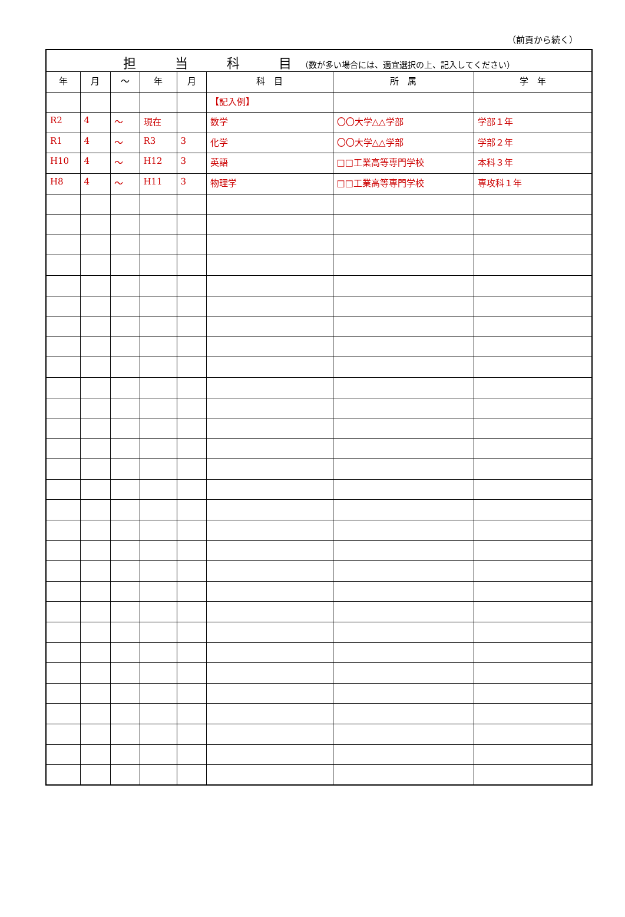（前頁から続く）
| 担 当 科 目 （数が多い場合には、適宜選択の上、記入してください） | | | | | | | |
| --- | --- | --- | --- | --- | --- | --- | --- |
| 年 | 月 | ～ | 年 | 月 | 科 目 | 所 属 | 学 年 |
| | | | | | 【記入例】 | | |
| R2 | 4 | ～ | 現在 | | 数学 | 〇〇大学△△学部 | 学部１年 |
| R1 | 4 | ～ | R3 | 3 | 化学 | 〇〇大学△△学部 | 学部２年 |
| H10 | 4 | ～ | H12 | 3 | 英語 | □□工業高等専門学校 | 本科３年 |
| H8 | 4 | ～ | H11 | 3 | 物理学 | □□工業高等専門学校 | 専攻科１年 |